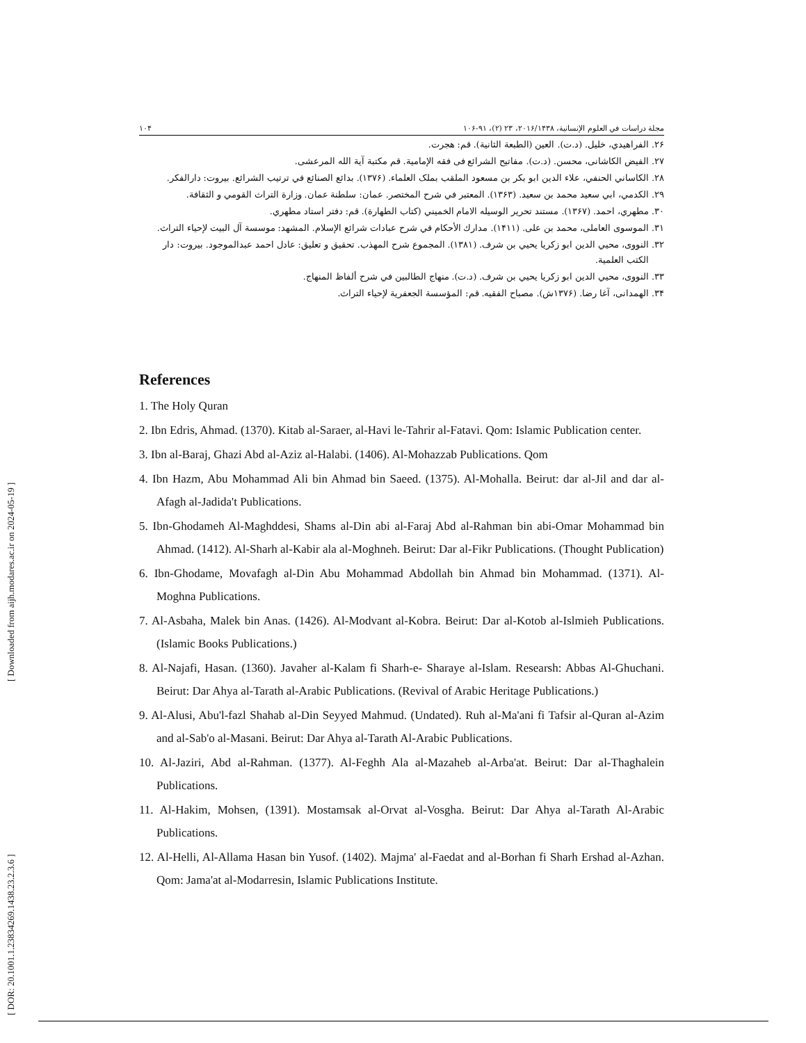[ Downloaded from aijh.modares.ac.ir on 2024-05-19 ]
[ DOR: 20.1001.1.23834269.1438.23.2.3.6 ]
مجلة دراسات في العلوم الإنسانية، ۲۰۱۶/۱۴۳۸، ۲۳ (۲)، ۹۱-۱۰۶ ۱۰۴
۲۶. الفراهيدي، خليل. (د.ت). العين (الطبعة الثانية). قم: هجرت.
۲۷. الفيض الكاشانی، محسن. (د.ت). مفاتيح الشرائع فی فقه الإمامية. قم مكتبة آية الله المرعشی.
۲۸. الكاساني الحنفي، علاء الدين ابو بكر بن مسعود الملقب بملک العلماء. (۱۳۷۶). بدائع الصنائع في ترتيب الشرائع. بيروت: دارالفكر.
۲۹. الكدمي، ابي سعيد محمد بن سعيد. (۱۳۶۳). المعتبر في شرح المختصر. عمان: سلطنة عمان. وزارة التراث القومي و الثقافة.
۳۰. مطهري، احمد. (۱۳۶۷). مستند تحرير الوسيله الامام الخميني (كتاب الطهارة). قم: دفتر استاد مطهري.
۳۱. الموسوی العاملی، محمد بن علی. (۱۴۱۱). مدارك الأحكام في شرح عبادات شرائع الإسلام. المشهد: موسسة آل البيت لإحياء التراث.
۳۲. النووی، محيي الدين ابو زكريا يحيي بن شرف. (۱۳۸۱). المجموع شرح المهذب. تحقيق و تعليق: عادل احمد عبدالموجود. بيروت: دار الكتب العلمية.
۳۳. النووی، محيي الدين ابو زكريا يحيي بن شرف. (د.ت). منهاج الطالبين في شرح ألفاظ المنهاج.
۳۴. الهمدانی، آغا رضا. (۱۳۷۶ش). مصباح الفقيه. قم: المؤسسة الجعفرية لإحياء التراث.
References
1. The Holy Quran
2. Ibn Edris, Ahmad. (1370). Kitab al-Saraer, al-Havi le-Tahrir al-Fatavi. Qom: Islamic Publication center.
3. Ibn al-Baraj, Ghazi Abd al-Aziz al-Halabi. (1406). Al-Mohazzab Publications. Qom
4. Ibn Hazm, Abu Mohammad Ali bin Ahmad bin Saeed. (1375). Al-Mohalla. Beirut: dar al-Jil and dar al-Afagh al-Jadida't Publications.
5. Ibn-Ghodameh Al-Maghddesi, Shams al-Din abi al-Faraj Abd al-Rahman bin abi-Omar Mohammad bin Ahmad. (1412). Al-Sharh al-Kabir ala al-Moghneh. Beirut: Dar al-Fikr Publications. (Thought Publication)
6. Ibn-Ghodame, Movafagh al-Din Abu Mohammad Abdollah bin Ahmad bin Mohammad. (1371). Al-Moghna Publications.
7. Al-Asbaha, Malek bin Anas. (1426). Al-Modvant al-Kobra. Beirut: Dar al-Kotob al-Islmieh Publications. (Islamic Books Publications.)
8. Al-Najafi, Hasan. (1360). Javaher al-Kalam fi Sharh-e- Sharaye al-Islam. Researsh: Abbas Al-Ghuchani. Beirut: Dar Ahya al-Tarath al-Arabic Publications. (Revival of Arabic Heritage Publications.)
9. Al-Alusi, Abu'l-fazl Shahab al-Din Seyyed Mahmud. (Undated). Ruh al-Ma'ani fi Tafsir al-Quran al-Azim and al-Sab'o al-Masani. Beirut: Dar Ahya al-Tarath Al-Arabic Publications.
10. Al-Jaziri, Abd al-Rahman. (1377). Al-Feghh Ala al-Mazaheb al-Arba'at. Beirut: Dar al-Thaghalein Publications.
11. Al-Hakim, Mohsen, (1391). Mostamsak al-Orvat al-Vosgha. Beirut: Dar Ahya al-Tarath Al-Arabic Publications.
12. Al-Helli, Al-Allama Hasan bin Yusof. (1402). Majma' al-Faedat and al-Borhan fi Sharh Ershad al-Azhan. Qom: Jama'at al-Modarresin, Islamic Publications Institute.